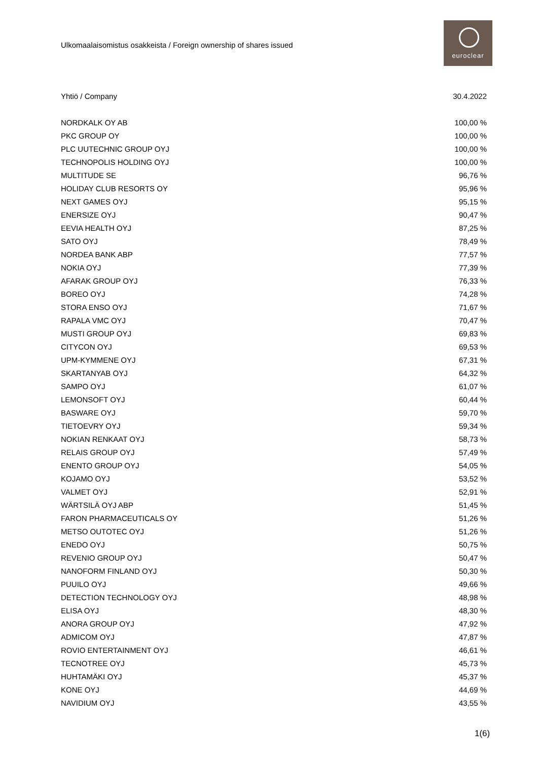Ulkomaalaisomistus osakkeista / Foreign ownership of shares issued
euroclear
| Yhtiö / Company | 30.4.2022 |
| --- | --- |
| NORDKALK OY AB | 100,00 % |
| PKC GROUP OY | 100,00 % |
| PLC UUTECHNIC GROUP OYJ | 100,00 % |
| TECHNOPOLIS HOLDING OYJ | 100,00 % |
| MULTITUDE SE | 96,76 % |
| HOLIDAY CLUB RESORTS OY | 95,96 % |
| NEXT GAMES OYJ | 95,15 % |
| ENERSIZE OYJ | 90,47 % |
| EEVIA HEALTH OYJ | 87,25 % |
| SATO OYJ | 78,49 % |
| NORDEA BANK ABP | 77,57 % |
| NOKIA OYJ | 77,39 % |
| AFARAK GROUP OYJ | 76,33 % |
| BOREO OYJ | 74,28 % |
| STORA ENSO OYJ | 71,67 % |
| RAPALA VMC OYJ | 70,47 % |
| MUSTI GROUP OYJ | 69,83 % |
| CITYCON OYJ | 69,53 % |
| UPM-KYMMENE OYJ | 67,31 % |
| SKARTANYAB OYJ | 64,32 % |
| SAMPO OYJ | 61,07 % |
| LEMONSOFT OYJ | 60,44 % |
| BASWARE OYJ | 59,70 % |
| TIETOEVRY OYJ | 59,34 % |
| NOKIAN RENKAAT OYJ | 58,73 % |
| RELAIS GROUP OYJ | 57,49 % |
| ENENTO GROUP OYJ | 54,05 % |
| KOJAMO OYJ | 53,52 % |
| VALMET OYJ | 52,91 % |
| WÄRTSILÄ OYJ ABP | 51,45 % |
| FARON PHARMACEUTICALS OY | 51,26 % |
| METSO OUTOTEC OYJ | 51,26 % |
| ENEDO OYJ | 50,75 % |
| REVENIO GROUP OYJ | 50,47 % |
| NANOFORM FINLAND OYJ | 50,30 % |
| PUUILO OYJ | 49,66 % |
| DETECTION TECHNOLOGY OYJ | 48,98 % |
| ELISA OYJ | 48,30 % |
| ANORA GROUP OYJ | 47,92 % |
| ADMICOM OYJ | 47,87 % |
| ROVIO ENTERTAINMENT OYJ | 46,61 % |
| TECNOTREE OYJ | 45,73 % |
| HUHTAMÄKI OYJ | 45,37 % |
| KONE OYJ | 44,69 % |
| NAVIDIUM OYJ | 43,55 % |
1(6)